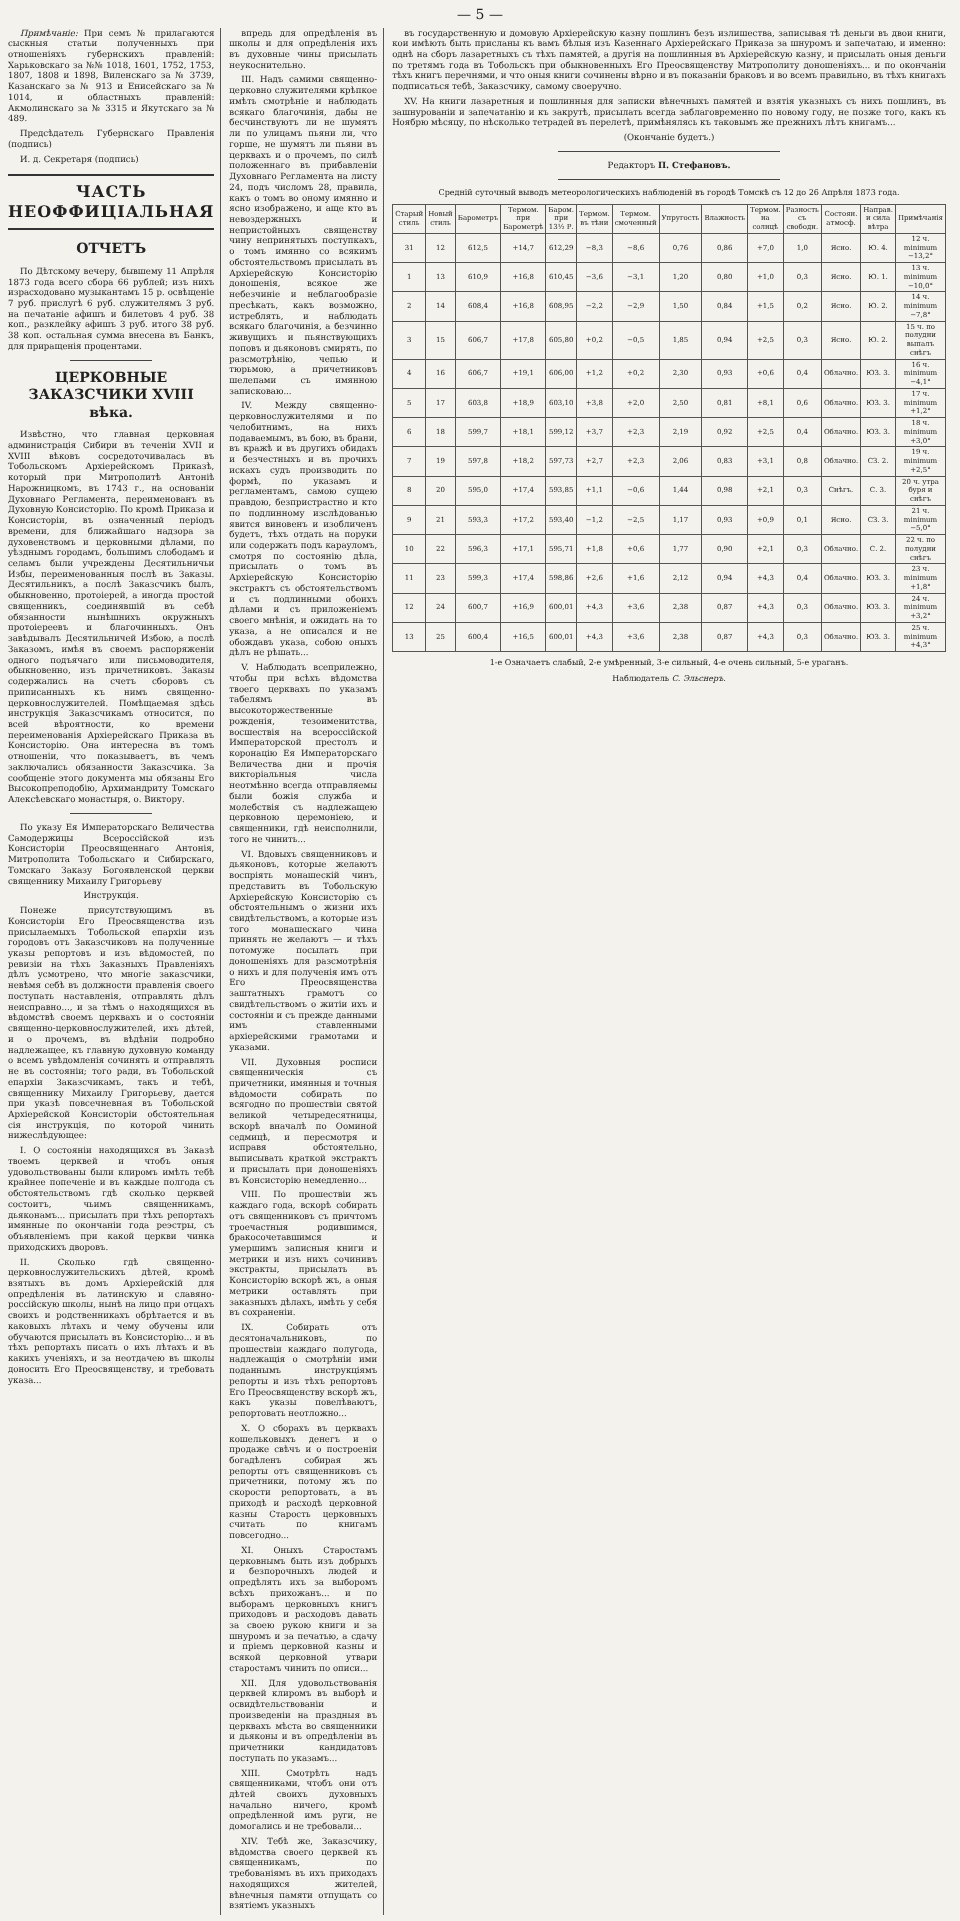— 5 —
Примѣчаніе: При семъ № прилагаются сыскныя статьи полученныхъ при отношеніяхъ губернскихъ правленій: Харьковскаго за №№ 1018, 1601, 1752, 1753, 1807, 1808 и 1898, Виленскаго за № 3739, Казанскаго за № 913 и Енисейскаго за № 1014, и областныхъ правленій: Акмолинскаго за № 3315 и Якутскаго за № 489.
Предсѣдатель Губернскаго Правленія (подпись)
И. д. Секретаря (подпись)
ЧАСТЬ НЕОФФИЦІАЛЬНАЯ
ОТЧЕТЪ
По Дѣтскому вечеру, бывшему 11 Апрѣля 1873 года всего сбора 66 рублей; изъ нихъ израсходовано музыкантамъ 15 р. освѣщеніе 7 руб. прислугѣ 6 руб. служителямъ 3 руб. на печатаніе афишъ и билетовъ 4 руб. 38 коп., разклейку афишъ 3 руб. итого 38 руб. 38 коп. остальная сумма внесена въ Банкъ, для приращенія процентами.
ЦЕРКОВНЫЕ ЗАКАЗСЧИКИ XVIII вѣка.
Извѣстно, что главная церковная администрація Сибири въ теченіи XVII и XVIII вѣковъ сосредоточивалась въ Тобольскомъ Архіерейскомъ Приказѣ, который при Митрополитѣ Антоніѣ Нарожницкомъ, въ 1743 г., на основаніи Духовнаго Регламента, переименованъ въ Духовную Консисторію. По кромѣ Приказа и Консисторіи, въ означенный періодъ времени, для ближайшаго надзора за духовенствомъ и церковными дѣлами, по уѣзднымъ городамъ, большимъ слободамъ и селамъ были учреждены Десятильничьи Избы, переименованныя послѣ въ Заказы. Десятильникъ, а послѣ Заказсчикъ былъ, обыкновенно, протоіерей, а иногда простой священникъ, соединявшій въ себѣ обязанности нынѣшнихъ окружныхъ протоіереевъ и благочинныхъ. Онъ завѣдывалъ Десятильничей Избою, а послѣ Заказомъ, имѣя въ своемъ распоряженіи одного подъячаго или письмоводителя, обыкновенно, изъ причетниковъ. Заказы содержались на счетъ сборовъ съ приписанныхъ къ нимъ священно-церковнослужителей. Помѣщаемая здѣсь инструкція Заказсчикамъ относится, по всей вѣроятности, ко времени переименованія Архіерейскаго Приказа въ Консисторію. Она интересна въ томъ отношеніи, что показываетъ, въ чемъ заключались обязанности Заказсчика. За сообщеніе этого документа мы обязаны Его Высокопреподобію, Архимандриту Томскаго Алексѣевскаго монастыря, о. Виктору.
По указу Ея Императорскаго Величества Самодержицы Всероссійской изъ Консисторіи Преосвященнаго Антонія, Митрополита Тобольскаго и Сибирскаго, Томскаго Заказу Богоявленской церкви священнику Михаилу Григорьеву
Инструкція.
Понеже присутствующимъ въ Консисторіи Его Преосвященства изъ присылаемыхъ Тобольской епархіи изъ городовъ отъ Заказсчиковъ на полученные указы репортовъ и изъ вѣдомостей, по ревизіи на тѣхъ Заказныхъ Правленіяхъ дѣлъ усмотрено, что многіе заказсчики, невѣмя себѣ въ должности правленія своего поступать наставленія, отправлять дѣлъ неисправно..., и за тѣмъ о находящихся въ вѣдомствѣ своемъ церквахъ и о состояніи священно-церковнослужителей, ихъ дѣтей, и о прочемъ, въ вѣдѣніи подробно надлежащее, къ главную духовную команду о всемъ увѣдомленія сочинять и отправлять не въ состояніи; того ради, въ Тобольской епархіи Заказсчикамъ, такъ и тебѣ, священнику Михаилу Григорьеву, дается при указѣ повсечневная въ Тобольской Архіерейской Консисторіи обстоятельная сія инструкція, по которой чинить нижеслѣдующее:
I. О состояніи находящихся въ Заказѣ твоемъ церквей и чтобъ оныя удовольствованы были клиромъ имѣть тебѣ крайнее попеченіе и въ каждые полгода съ обстоятельствомъ гдѣ сколько церквей состоитъ, чьимъ священникамъ, дьяконамъ... присылать при тѣхъ репортахъ имянные по окончаніи года реэстры, съ объявленіемъ при какой церкви чинка приходскихъ дворовъ.
II. Сколько гдѣ священно-церковнослужительскихъ дѣтей, кромѣ взятыхъ въ домъ Архіерейскій для опредѣленія въ латинскую и славяно-россійскую школы, нынѣ на лицо при отцахъ своихъ и родственникахъ обрѣтается и въ каковыхъ лѣтахъ и чему обучены или обучаются присылать въ Консисторію... и въ тѣхъ репортахъ писать о ихъ лѣтахъ и въ какихъ ученіяхъ, и за неотдачею въ школы доносить Его Преосвященству, и требовать указа...
впредь для опредѣленія въ школы и для опредѣленія ихъ въ духовные чины присылать неукоснительно.
III. Надъ самими священно-церковно служителями крѣпкое имѣть смотрѣніе и наблюдать всякаго благочинія, дабы не бесчинствуютъ ли не шумятъ ли по улицамъ пьяни ли, что горше, не шумятъ ли пьяни въ церквахъ и о прочемъ, по силѣ положеннаго въ прибавленіи Духовнаго Регламента на листу 24, подъ числомъ 28, правила, какъ о томъ во оному имянно и ясно изображено, и аще кто въ невоздержныхъ и непристойныхъ священству чину непринятыхъ поступкахъ, о томъ имянно со всякимъ обстоятельствомъ присылать въ Архіерейскую Консисторію доношенія, всякое же небезчиніе и неблагообразіе пресѣкать, какъ возможно, истреблять, и наблюдать всякаго благочинія, а безчинно живущихъ и пьянствующихъ поповъ и дьяконовъ смирять, по разсмотрѣнію, чепью и тюрьмою, а причетниковъ шелепами съ имянною записковаю...
IV. Между священно-церковнослужителями и по челобитнимъ, на нихъ подаваемымъ, въ бою, въ брани, въ кражѣ и въ другихъ обидахъ и безчестныхъ и въ прочихъ искахъ судъ производить по формѣ, по указамъ и регламентамъ, самою сущею правдою, безпристрастно и кто по подлинному изслѣдованью явится виновенъ и изобличенъ будетъ, тѣхъ отдать на поруки или содержать подъ карауломъ, смотря по состоянію дѣла, присылать о томъ въ Архіерейскую Консисторію экстрактъ съ обстоятельствомъ и съ подлинными обоихъ дѣлами и съ приложеніемъ своего мнѣнія, и ожидать на то указа, а не описался и не обождавъ указа, собою оныхъ дѣлъ не рѣшать...
V. Наблюдать всеприлежно, чтобы при всѣхъ вѣдомства твоего церквахъ по указамъ табелямъ въ высокоторжественные рожденія, тезоименитства, восшествія на всероссійской Императорской престолъ и коронацію Ея Императорскаго Величества дни и прочія викторіальныя числа неотмѣнно всегда отправляемы были божія служба и молебствія съ надлежащею церковною церемоніею, и священники, гдѣ неисполнили, того не чинить...
VI. Вдовыхъ священниковъ и дьяконовъ, которые желаютъ воспріять монашескій чинъ, представить въ Тобольскую Архіерейскую Консисторію съ обстоятельнымъ о жизни ихъ свидѣтельствомъ, а которые изъ того монашескаго чина принять не желаютъ — и тѣхъ потомуже посылать при доношеніяхъ для разсмотрѣнія о нихъ и для полученія имъ отъ Его Преосвященства заштатныхъ грамотъ со свидѣтельствомъ о житіи ихъ и состояніи и съ прежде данными имъ ставленными архіерейскими грамотами и указами.
VII. Духовныя росписи священническія съ причетники, имянныя и точныя вѣдомости собирать по всягодно по прошествіи святой великой четыредесятницы, вскорѣ вначалѣ по Ооминой седмицѣ, и пересмотря и исправя обстоятельно, выписывать краткой экстрактъ и присылать при доношеніяхъ въ Консисторію немедленно...
VIII. По прошествіи жъ каждаго года, вскорѣ собирать отъ священниковъ съ причтомъ троечастныя родившимся, бракосочетавшимся и умершимъ записныя книги и метрики и изъ нихъ сочинивъ экстракты, присылать въ Консисторію вскорѣ жъ, а оныя метрики оставлять при заказныхъ дѣлахъ, имѣть у себя въ сохраненіи.
IX. Собирать отъ десятоначальниковъ, по прошествіи каждаго полугода, надлежащія о смотрѣніи ими поданнымъ инструкціямъ репорты и изъ тѣхъ репортовъ Его Преосвященству вскорѣ жъ, какъ указы повелѣваютъ, репортовать неотложно...
X. О сборахъ въ церквахъ кошельковыхъ денегъ и о продаже свѣчъ и о построеніи богадѣленъ собирая жъ репорты отъ священниковъ съ причетники, потому жъ по скорости репортовать, а въ приходѣ и расходѣ церковной казны Старость церковныхъ считать по книгамъ повсегодно...
XI. Оныхъ Старостамъ церковнымъ быть изъ добрыхъ и безпорочныхъ людей и опредѣлять ихъ за выборомъ всѣхъ прихожанъ... и по выборамъ церковныхъ книгъ приходовъ и расходовъ давать за своею рукою книги и за шнуромъ и за печатью, а сдачу и пріемъ церковной казны и всякой церковной утвари старостамъ чинить по описи...
XII. Для удовольствованія церквей клиромъ въ выборѣ и освидѣтельствованіи и произведеніи на праздныя въ церквахъ мѣста во священники и дьяконы и въ опредѣленіи въ причетники кандидатовъ поступать по указамъ...
XIII. Смотрѣть надъ священниками, чтобъ они отъ дѣтей своихъ духовныхъ начально ничего, кромѣ опредѣленной имъ руги, не домогались и не требовали...
XIV. Тебѣ же, Заказсчику, вѣдомства своего церквей къ священникамъ, по требованіямъ въ ихъ приходахъ находящихся жителей, вѣнечныя памяти отпущать со взятіемъ указныхъ
въ государственную и домовую Архіерейскую казну пошлинъ безъ излишества, записывая тѣ деньги въ двои книги, кои имѣють быть присланы къ вамъ бѣлыя изъ Казеннаго Архіерейскаго Приказа за шнуромъ и запечатаю, и именно: однѣ на сборъ лазаретныхъ съ тѣхъ памятей, а другія на пошлинныя въ Архіерейскую казну, и присылать оныя деньги по третямъ года въ Тобольскъ при обыкновенныхъ Его Преосвященству Митрополиту доношеніяхъ... и по окончаніи тѣхъ книгъ перечнями, и что оныя книги сочинены вѣрно и въ показаніи браковъ и во всемъ правильно, въ тѣхъ книгахъ подписаться тебѣ, Заказсчику, самому своеручно.
XV. На книги лазаретныя и пошлинныя для записки вѣнечныхъ памятей и взятія указныхъ съ нихъ пошлинъ, въ зашнурованіи и запечатанію и къ закрутѣ, присылать всегда заблаговременно по новому году, не позже того, какъ къ Ноябрю мѣсяцу, по нѣсколько тетрадей въ перелетѣ, примѣнялясь къ таковымъ же прежнихъ лѣтъ книгамъ...
(Окончаніе будетъ.)
Редакторъ П. Стефановъ.
Средній суточный выводъ метеорологическихъ наблюденій въ городѣ Томскѣ съ 12 до 26 Апрѣля 1873 года.
| Старый стиль | Новый стиль | Барометръ | Термом. при Барометрѣ | Баром. при 13½ Р. | Термом. въ тѣни | Термом. смоченный | Упругость | Влажность | Термом. на солнцѣ | Разность съ свободн. | Состоян. атмосф. | Направ. и сила вѣтра | Примѣчанія |
| --- | --- | --- | --- | --- | --- | --- | --- | --- | --- | --- | --- | --- | --- |
| 31 | 12 | 612,5 | +14,7 | 612,29 | −8,3 | −8,6 | 0,76 | 0,86 | +7,0 | 1,0 | Ясно. | Ю. 4. | 12 ч. minimum −13,2° |
| 1 | 13 | 610,9 | +16,8 | 610,45 | −3,6 | −3,1 | 1,20 | 0,80 | +1,0 | 0,3 | Ясно. | Ю. 1. | 13 ч. minimum −10,0° |
| 2 | 14 | 608,4 | +16,8 | 608,95 | −2,2 | −2,9 | 1,50 | 0,84 | +1,5 | 0,2 | Ясно. | Ю. 2. | 14 ч. minimum −7,8° |
| 3 | 15 | 606,7 | +17,8 | 605,80 | +0,2 | −0,5 | 1,85 | 0,94 | +2,5 | 0,3 | Ясно. | Ю. 2. | 15 ч. по полудни выпалъ снѣгъ |
| 4 | 16 | 606,7 | +19,1 | 606,00 | +1,2 | +0,2 | 2,30 | 0,93 | +0,6 | 0,4 | Облачно. | ЮЗ. 3. | 16 ч. minimum −4,1° |
| 5 | 17 | 603,8 | +18,9 | 603,10 | +3,8 | +2,0 | 2,50 | 0,81 | +8,1 | 0,6 | Облачно. | ЮЗ. 3. | 17 ч. minimum +1,2° |
| 6 | 18 | 599,7 | +18,1 | 599,12 | +3,7 | +2,3 | 2,19 | 0,92 | +2,5 | 0,4 | Облачно. | ЮЗ. 3. | 18 ч. minimum +3,0° |
| 7 | 19 | 597,8 | +18,2 | 597,73 | +2,7 | +2,3 | 2,06 | 0,83 | +3,1 | 0,8 | Облачно. | СЗ. 2. | 19 ч. minimum +2,5° |
| 8 | 20 | 595,0 | +17,4 | 593,85 | +1,1 | −0,6 | 1,44 | 0,98 | +2,1 | 0,3 | Снѣгъ. | С. 3. | 20 ч. утра буря и снѣгъ |
| 9 | 21 | 593,3 | +17,2 | 593,40 | −1,2 | −2,5 | 1,17 | 0,93 | +0,9 | 0,1 | Ясно. | СЗ. 3. | 21 ч. minimum −5,0° |
| 10 | 22 | 596,3 | +17,1 | 595,71 | +1,8 | +0,6 | 1,77 | 0,90 | +2,1 | 0,3 | Облачно. | С. 2. | 22 ч. по полудни снѣгъ |
| 11 | 23 | 599,3 | +17,4 | 598,86 | +2,6 | +1,6 | 2,12 | 0,94 | +4,3 | 0,4 | Облачно. | ЮЗ. 3. | 23 ч. minimum +1,8° |
| 12 | 24 | 600,7 | +16,9 | 600,01 | +4,3 | +3,6 | 2,38 | 0,87 | +4,3 | 0,3 | Облачно. | ЮЗ. 3. | 24 ч. minimum +3,2° |
| 13 | 25 | 600,4 | +16,5 | 600,01 | +4,3 | +3,6 | 2,38 | 0,87 | +4,3 | 0,3 | Облачно. | ЮЗ. 3. | 25 ч. minimum +4,3° |
1-е Означаетъ слабый, 2-е умѣренный, 3-е сильный, 4-е очень сильный, 5-е ураганъ.
Наблюдатель С. Эльснеръ.